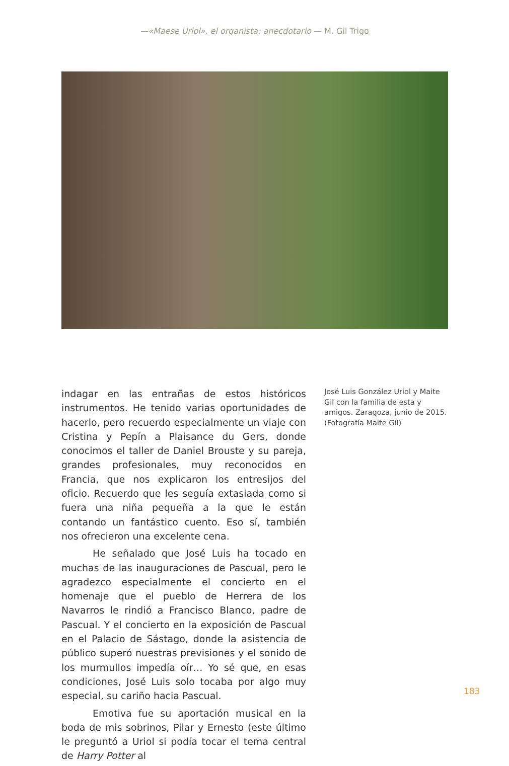—«Maese Uriol», el organista: anecdotario — M. Gil Trigo
indagar en las entrañas de estos históricos instrumentos. He tenido varias oportunidades de hacerlo, pero recuerdo especialmente un viaje con Cristina y Pepín a Plaisance du Gers, donde conocimos el taller de Daniel Brouste y su pareja, grandes profesionales, muy reconocidos en Francia, que nos explicaron los entresijos del oficio. Recuerdo que les seguía extasiada como si fuera una niña pequeña a la que le están contando un fantástico cuento. Eso sí, también nos ofrecieron una excelente cena.
He señalado que José Luis ha tocado en muchas de las inauguraciones de Pascual, pero le agradezco especialmente el concierto en el homenaje que el pueblo de Herrera de los Navarros le rindió a Francisco Blanco, padre de Pascual. Y el concierto en la exposición de Pascual en el Palacio de Sástago, donde la asistencia de público superó nuestras previsiones y el sonido de los murmullos impedía oír… Yo sé que, en esas condiciones, José Luis solo tocaba por algo muy especial, su cariño hacia Pascual.
Emotiva fue su aportación musical en la boda de mis sobrinos, Pilar y Ernesto (este último le preguntó a Uriol si podía tocar el tema central de Harry Potter al
José Luis González Uriol y Maite Gil con la familia de esta y amigos. Zaragoza, junio de 2015. (Fotografía Maite Gil)
183